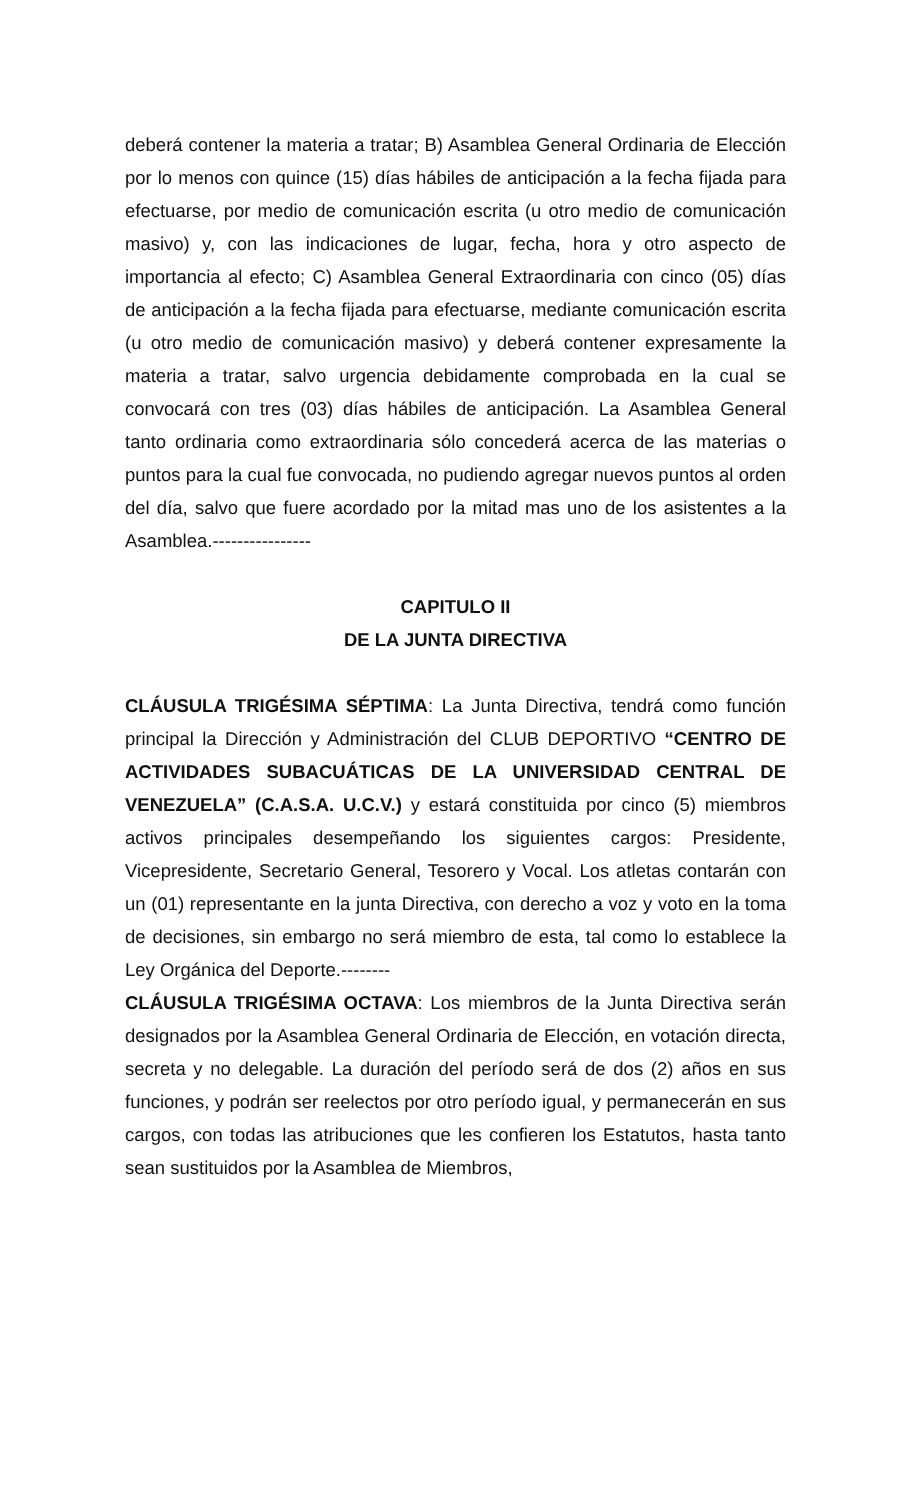deberá contener la materia a tratar; B) Asamblea General Ordinaria de Elección por lo menos con quince (15) días hábiles de anticipación a la fecha fijada para efectuarse, por medio de comunicación escrita (u otro medio de comunicación masivo) y, con las indicaciones de lugar, fecha, hora y otro aspecto de importancia al efecto; C) Asamblea General Extraordinaria con cinco (05) días de anticipación a la fecha fijada para efectuarse, mediante comunicación escrita (u otro medio de comunicación masivo) y deberá contener expresamente la materia a tratar, salvo urgencia debidamente comprobada en la cual se convocará con tres (03) días hábiles de anticipación. La Asamblea General tanto ordinaria como extraordinaria sólo concederá acerca de las materias o puntos para la cual fue convocada, no pudiendo agregar nuevos puntos al orden del día, salvo que fuere acordado por la mitad mas uno de los asistentes a la Asamblea.----------------
CAPITULO II
DE LA JUNTA DIRECTIVA
CLÁUSULA TRIGÉSIMA SÉPTIMA: La Junta Directiva, tendrá como función principal la Dirección y Administración del CLUB DEPORTIVO “CENTRO DE ACTIVIDADES SUBACUÁTICAS DE LA UNIVERSIDAD CENTRAL DE VENEZUELA” (C.A.S.A. U.C.V.) y estará constituida por cinco (5) miembros activos principales desempeñando los siguientes cargos: Presidente, Vicepresidente, Secretario General, Tesorero y Vocal. Los atletas contarán con un (01) representante en la junta Directiva, con derecho a voz y voto en la toma de decisiones, sin embargo no será miembro de esta, tal como lo establece la Ley Orgánica del Deporte.--------
CLÁUSULA TRIGÉSIMA OCTAVA: Los miembros de la Junta Directiva serán designados por la Asamblea General Ordinaria de Elección, en votación directa, secreta y no delegable. La duración del período será de dos (2) años en sus funciones, y podrán ser reelectos por otro período igual, y permanecerán en sus cargos, con todas las atribuciones que les confieren los Estatutos, hasta tanto sean sustituidos por la Asamblea de Miembros,